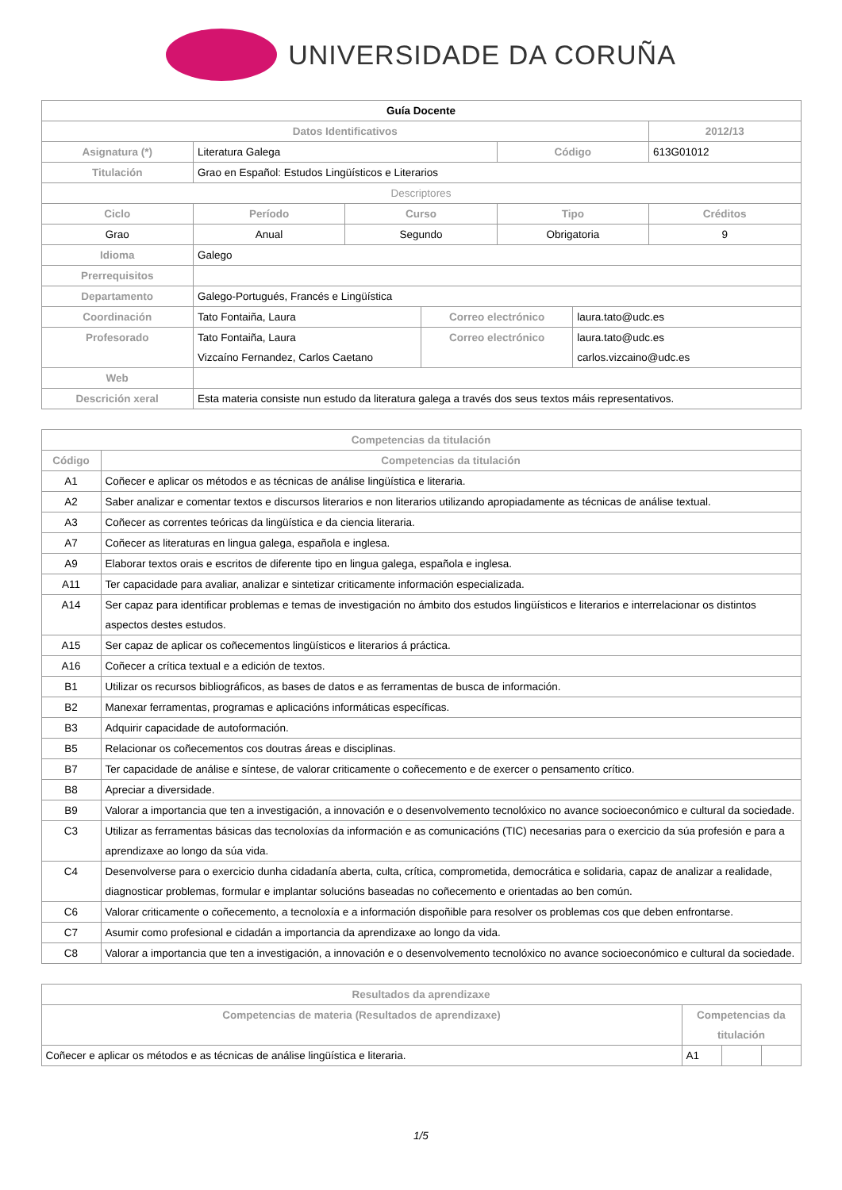UNIVERSIDADE DA CORUÑA
| Guía Docente | | | | | | |
| --- | --- | --- | --- | --- | --- | --- |
| Datos Identificativos | | | | | | 2012/13 |
| Asignatura (*) | Literatura Galega | | | Código | | 613G01012 |
| Titulación | Grao en Español: Estudos Lingüísticos e Literarios | | | | | |
| Descriptores | | | | | | |
| Ciclo | Período | Curso | | Tipo | | Créditos |
| Grao | Anual | Segundo | | Obrigatoria | | 9 |
| Idioma | Galego | | | | | |
| Prerrequisitos | | | | | | |
| Departamento | Galego-Portugués, Francés e Lingüística | | | | | |
| Coordinación | Tato Fontaiña, Laura | | Correo electrónico | | laura.tato@udc.es | |
| Profesorado | Tato Fontaiña, Laura Vizcaíno Fernandez, Carlos Caetano | | Correo electrónico | | laura.tato@udc.es carlos.vizcaino@udc.es | |
| Web | | | | | | |
| Descrición xeral | Esta materia consiste nun estudo da literatura galega a través dos seus textos máis representativos. | | | | | |
| Competencias da titulación | |
| --- | --- |
| Código | Competencias da titulación |
| A1 | Coñecer e aplicar os métodos e as técnicas de análise lingüística e literaria. |
| A2 | Saber analizar e comentar textos e discursos literarios e non literarios utilizando apropiadamente as técnicas de análise textual. |
| A3 | Coñecer as correntes teóricas da lingüística e da ciencia literaria. |
| A7 | Coñecer as literaturas en lingua galega, española e inglesa. |
| A9 | Elaborar textos orais e escritos de diferente tipo en lingua galega, española e inglesa. |
| A11 | Ter capacidade para avaliar, analizar e sintetizar criticamente información especializada. |
| A14 | Ser capaz para identificar problemas e temas de investigación no ámbito dos estudos lingüísticos e literarios e interrelacionar os distintos aspectos destes estudos. |
| A15 | Ser capaz de aplicar os coñecementos lingüísticos e literarios á práctica. |
| A16 | Coñecer a crítica textual e a edición de textos. |
| B1 | Utilizar os recursos bibliográficos, as bases de datos e as ferramentas de busca de información. |
| B2 | Manexar ferramentas, programas e aplicacións informáticas específicas. |
| B3 | Adquirir capacidade de autoformación. |
| B5 | Relacionar os coñecementos cos doutras áreas e disciplinas. |
| B7 | Ter capacidade de análise e síntese, de valorar criticamente o coñecemento e de exercer o pensamento crítico. |
| B8 | Apreciar a diversidade. |
| B9 | Valorar a importancia que ten a investigación, a innovación e o desenvolvemento tecnolóxico no avance socioeconómico e cultural da sociedade. |
| C3 | Utilizar as ferramentas básicas das tecnoloxías da información e as comunicacións (TIC) necesarias para o exercicio da súa profesión e para a aprendizaxe ao longo da súa vida. |
| C4 | Desenvolverse para o exercicio dunha cidadanía aberta, culta, crítica, comprometida, democrática e solidaria, capaz de analizar a realidade, diagnosticar problemas, formular e implantar solucións baseadas no coñecemento e orientadas ao ben común. |
| C6 | Valorar criticamente o coñecemento, a tecnoloxía e a información dispoñible para resolver os problemas cos que deben enfrontarse. |
| C7 | Asumir como profesional e cidadán a importancia da aprendizaxe ao longo da vida. |
| C8 | Valorar a importancia que ten a investigación, a innovación e o desenvolvemento tecnolóxico no avance socioeconómico e cultural da sociedade. |
| Resultados da aprendizaxe | | | |
| --- | --- | --- | --- |
| Competencias de materia (Resultados de aprendizaxe) | Competencias da titulación | | |
| Coñecer e aplicar os métodos e as técnicas de análise lingüística e literaria. | A1 | | |
1/5